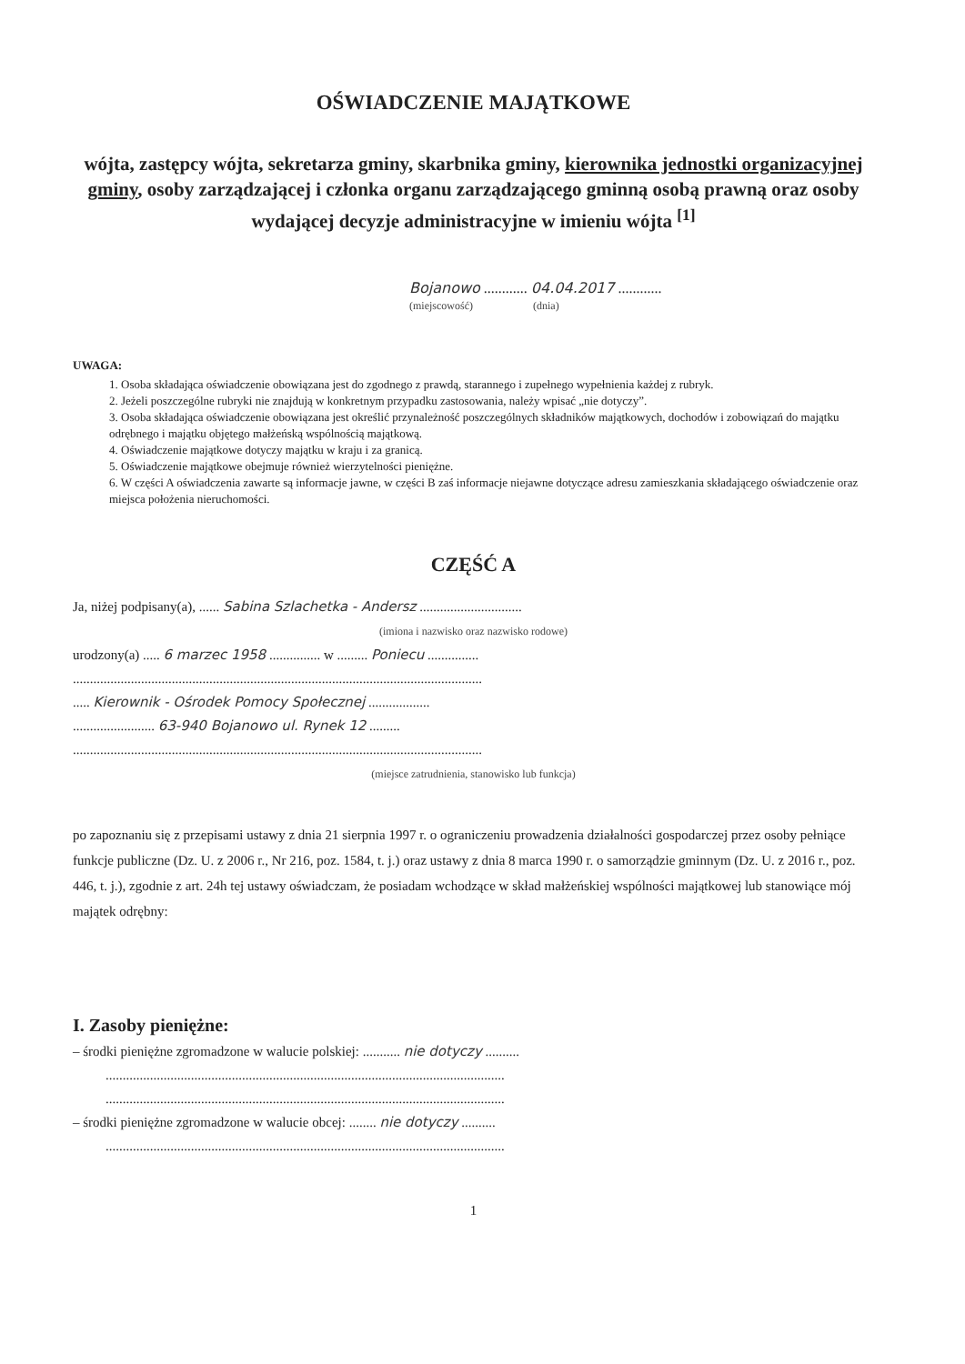OŚWIADCZENIE MAJĄTKOWE
wójta, zastępcy wójta, sekretarza gminy, skarbnika gminy, kierownika jednostki organizacyjnej gminy, osoby zarządzającej i członka organu zarządzającego gminną osobą prawną oraz osoby wydającej decyzje administracyjne w imieniu wójta <sup>[1]</sup>
Bojanowo ............ 04.04.2017 ............
(miejscowość) (dnia)
UWAGA:
1. Osoba składająca oświadczenie obowiązana jest do zgodnego z prawdą, starannego i zupełnego wypełnienia każdej z rubryk.
2. Jeżeli poszczególne rubryki nie znajdują w konkretnym przypadku zastosowania, należy wpisać „nie dotyczy”.
3. Osoba składająca oświadczenie obowiązana jest określić przynależność poszczególnych składników majątkowych, dochodów i zobowiązań do majątku odrębnego i majątku objętego małżeńską wspólnością majątkową.
4. Oświadczenie majątkowe dotyczy majątku w kraju i za granicą.
5. Oświadczenie majątkowe obejmuje również wierzytelności pieniężne.
6. W części A oświadczenia zawarte są informacje jawne, w części B zaś informacje niejawne dotyczące adresu zamieszkania składającego oświadczenie oraz miejsca położenia nieruchomości.
CZĘŚĆ A
Ja, niżej podpisany(a), ...... Sabina Szlachetka - Andersz ..............................
(imiona i nazwisko oraz nazwisko rodowe)
urodzony(a) ..... 6 marzec 1958 ............... w ......... Poniecu ...............
........................................................................................................................
..... Kierownik - Ośrodek Pomocy Społecznej ..................
........................ 63-940 Bojanowo ul. Rynek 12 .........
........................................................................................................................
(miejsce zatrudnienia, stanowisko lub funkcja)
po zapoznaniu się z przepisami ustawy z dnia 21 sierpnia 1997 r. o ograniczeniu prowadzenia działalności gospodarczej przez osoby pełniące funkcje publiczne (Dz. U. z 2006 r., Nr 216, poz. 1584, t. j.) oraz ustawy z dnia 8 marca 1990 r. o samorządzie gminnym (Dz. U. z 2016 r., poz. 446, t. j.), zgodnie z art. 24h tej ustawy oświadczam, że posiadam wchodzące w skład małżeńskiej wspólności majątkowej lub stanowiące mój majątek odrębny:
I. Zasoby pieniężne:
– środki pieniężne zgromadzone w walucie polskiej: ........... nie dotyczy ..........
.....................................................................................................................
.....................................................................................................................
– środki pieniężne zgromadzone w walucie obcej: ........ nie dotyczy ..........
.....................................................................................................................
1